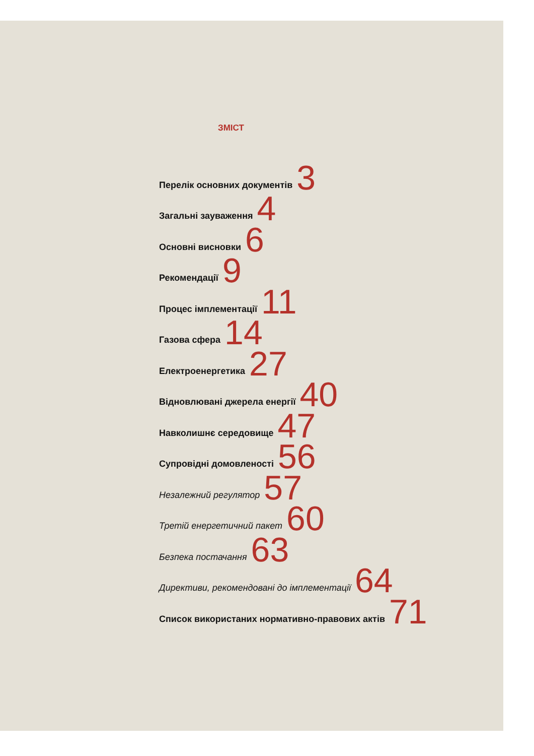ЗМІСТ
Перелік основних документів 3
Загальні зауваження 4
Основні висновки 6
Рекомендації 9
Процес імплементації 11
Газова сфера 14
Електроенергетика 27
Відновлювані джерела енергії 40
Навколишнє середовище 47
Супровідні домовленості 56
Незалежний регулятор 57
Третій енергетичний пакет 60
Безпека постачання 63
Директиви, рекомендовані до імплементації 64
Список використаних нормативно-правових актів 71